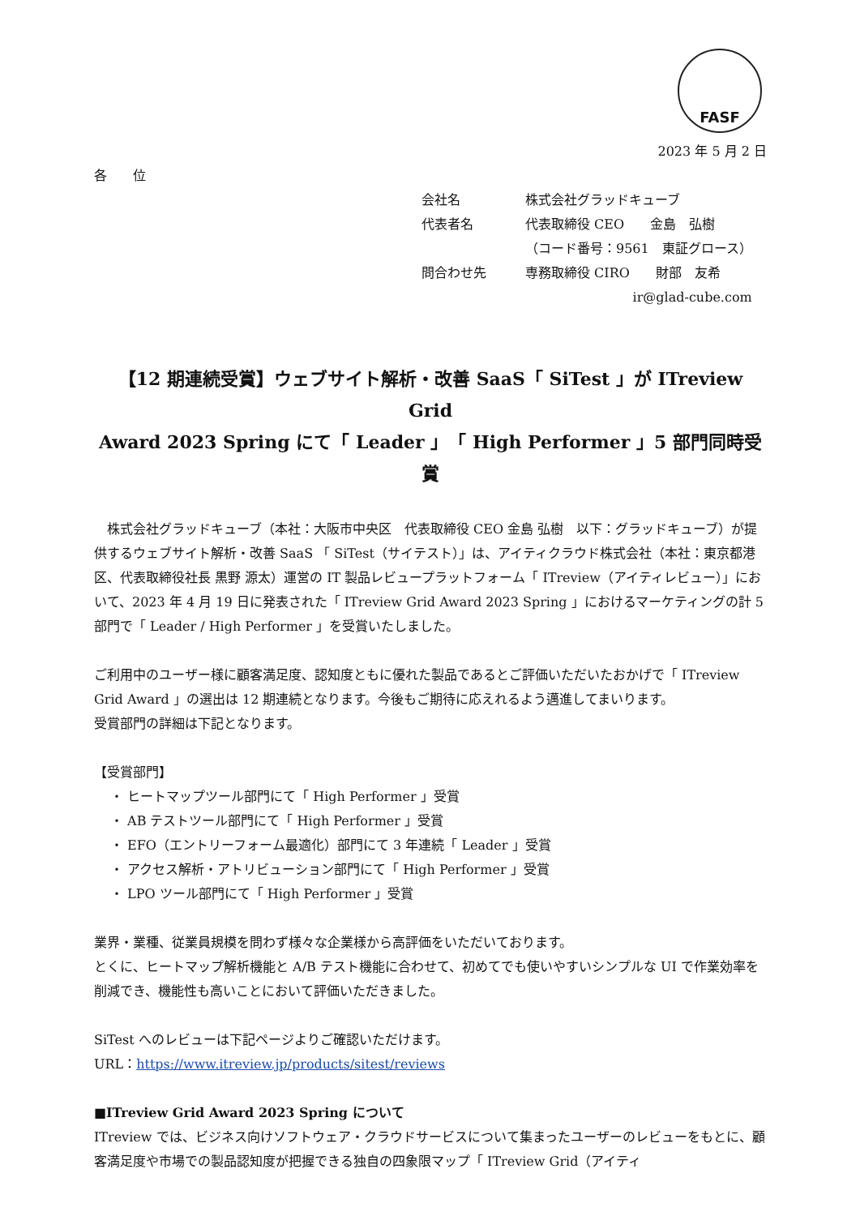FASF
2023 年 5 月 2 日
各　　位
| 会社名 | 株式会社グラッドキューブ |
| 代表者名 | 代表取締役 CEO 金島 弘樹 |
| | （コード番号：9561 東証グロース） |
| 問合わせ先 | 専務取締役 CIRO 財部 友希 |
| | ir@glad-cube.com |
【12 期連続受賞】ウェブサイト解析・改善 SaaS「 SiTest 」が ITreview Grid
Award 2023 Spring にて「 Leader 」「 High Performer 」5 部門同時受賞
株式会社グラッドキューブ（本社：大阪市中央区　代表取締役 CEO 金島 弘樹　以下：グラッドキューブ）が提供するウェブサイト解析・改善 SaaS 「 SiTest（サイテスト）」は、アイティクラウド株式会社（本社：東京都港区、代表取締役社長 黒野 源太）運営の IT 製品レビュープラットフォーム「 ITreview（アイティレビュー）」において、2023 年 4 月 19 日に発表された「 ITreview Grid Award 2023 Spring 」におけるマーケティングの計 5 部門で「 Leader / High Performer 」を受賞いたしました。
ご利用中のユーザー様に顧客満足度、認知度ともに優れた製品であるとご評価いただいたおかげで「 ITreview Grid Award 」の選出は 12 期連続となります。今後もご期待に応えれるよう邁進してまいります。
受賞部門の詳細は下記となります。
【受賞部門】
・ ヒートマップツール部門にて「 High Performer 」受賞
・ AB テストツール部門にて「 High Performer 」受賞
・ EFO（エントリーフォーム最適化）部門にて 3 年連続「 Leader 」受賞
・ アクセス解析・アトリビューション部門にて「 High Performer 」受賞
・ LPO ツール部門にて「 High Performer 」受賞
業界・業種、従業員規模を問わず様々な企業様から高評価をいただいております。
とくに、ヒートマップ解析機能と A/B テスト機能に合わせて、初めてでも使いやすいシンプルな UI で作業効率を削減でき、機能性も高いことにおいて評価いただきました。
SiTest へのレビューは下記ページよりご確認いただけます。
URL：https://www.itreview.jp/products/sitest/reviews
■ITreview Grid Award 2023 Spring について
ITreview では、ビジネス向けソフトウェア・クラウドサービスについて集まったユーザーのレビューをもとに、顧客満足度や市場での製品認知度が把握できる独自の四象限マップ「 ITreview Grid（アイティ